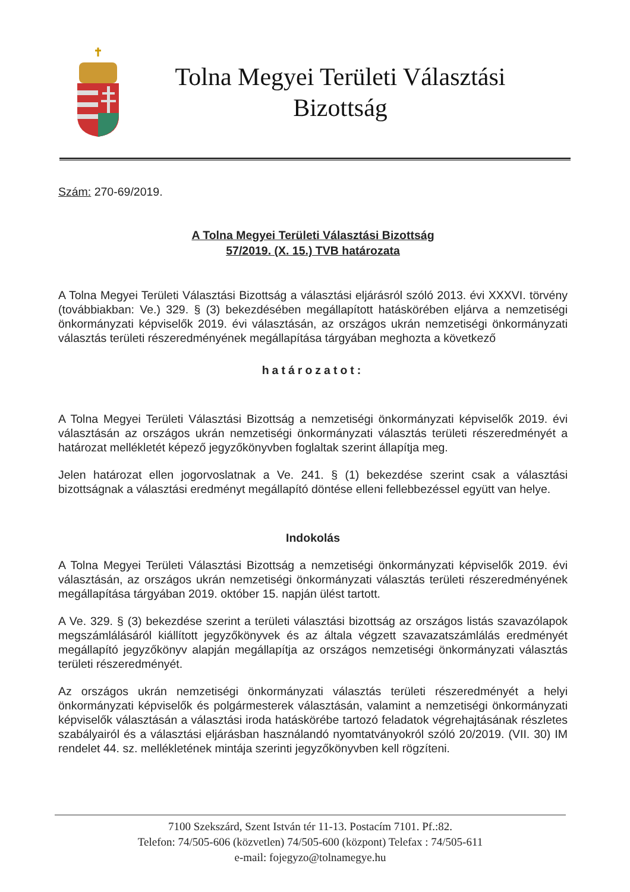Tolna Megyei Területi Választási
Bizottság
Szám: 270-69/2019.
A Tolna Megyei Területi Választási Bizottság
57/2019. (X. 15.) TVB határozata
A Tolna Megyei Területi Választási Bizottság a választási eljárásról szóló 2013. évi XXXVI. törvény (továbbiakban: Ve.) 329. § (3) bekezdésében megállapított hatáskörében eljárva a nemzetiségi önkormányzati képviselők 2019. évi választásán, az országos ukrán nemzetiségi önkormányzati választás területi részeredményének megállapítása tárgyában meghozta a következő
határozatot:
A Tolna Megyei Területi Választási Bizottság a nemzetiségi önkormányzati képviselők 2019. évi választásán az országos ukrán nemzetiségi önkormányzati választás területi részeredményét a határozat mellékletét képező jegyzőkönyvben foglaltak szerint állapítja meg.
Jelen határozat ellen jogorvoslatnak a Ve. 241. § (1) bekezdése szerint csak a választási bizottságnak a választási eredményt megállapító döntése elleni fellebbezéssel együtt van helye.
Indokolás
A Tolna Megyei Területi Választási Bizottság a nemzetiségi önkormányzati képviselők 2019. évi választásán, az országos ukrán nemzetiségi önkormányzati választás területi részeredményének megállapítása tárgyában 2019. október 15. napján ülést tartott.
A Ve. 329. § (3) bekezdése szerint a területi választási bizottság az országos listás szavazólapok megszámlálásáról kiállított jegyzőkönyvek és az általa végzett szavazatszámlálás eredményét megállapító jegyzőkönyv alapján megállapítja az országos nemzetiségi önkormányzati választás területi részeredményét.
Az országos ukrán nemzetiségi önkormányzati választás területi részeredményét a helyi önkormányzati képviselők és polgármesterek választásán, valamint a nemzetiségi önkormányzati képviselők választásán a választási iroda hatáskörébe tartozó feladatok végrehajtásának részletes szabályairól és a választási eljárásban használandó nyomtatványokról szóló 20/2019. (VII. 30) IM rendelet 44. sz. mellékletének mintája szerinti jegyzőkönyvben kell rögzíteni.
7100 Szekszárd, Szent István tér 11-13. Postacím 7101. Pf.:82.
Telefon: 74/505-606 (közvetlen) 74/505-600 (központ) Telefax : 74/505-611
e-mail: fojegyzo@tolnamegye.hu